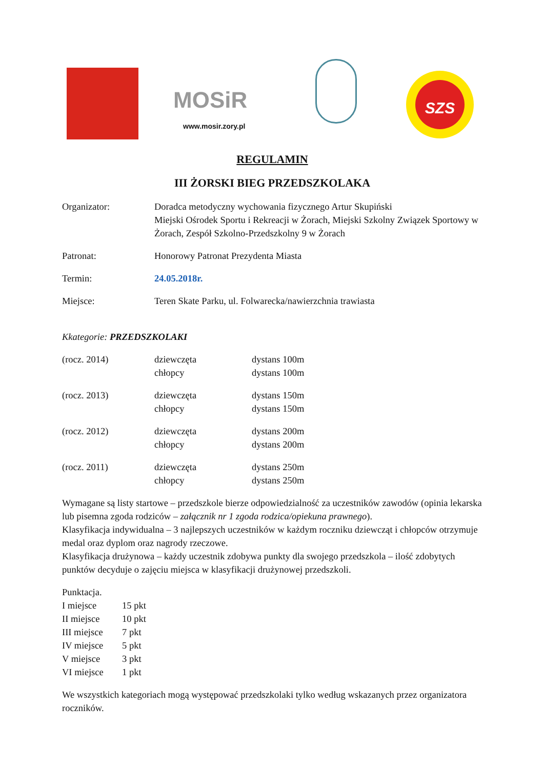MOSiR
www.mosir.zory.pl
SZS
REGULAMIN
III ŻORSKI BIEG PRZEDSZKOLAKA
| Organizator: | Doradca metodyczny wychowania fizycznego Artur Skupiński Miejski Ośrodek Sportu i Rekreacji w Żorach, Miejski Szkolny Związek Sportowy w Żorach, Zespół Szkolno-Przedszkolny 9 w Żorach |
| Patronat: | Honorowy Patronat Prezydenta Miasta |
| Termin: | 24.05.2018r. |
| Miejsce: | Teren Skate Parku, ul. Folwarecka/nawierzchnia trawiasta |
Kkategorie: PRZEDSZKOLAKI
| (rocz. 2014) | dziewczęta chłopcy | dystans 100m dystans 100m |
| (rocz. 2013) | dziewczęta chłopcy | dystans 150m dystans 150m |
| (rocz. 2012) | dziewczęta chłopcy | dystans 200m dystans 200m |
| (rocz. 2011) | dziewczęta chłopcy | dystans 250m dystans 250m |
Wymagane są listy startowe – przedszkole bierze odpowiedzialność za uczestników zawodów (opinia lekarska lub pisemna zgoda rodziców – załącznik nr 1 zgoda rodzica/opiekuna prawnego).
Klasyfikacja indywidualna – 3 najlepszych uczestników w każdym roczniku dziewcząt i chłopców otrzymuje medal oraz dyplom oraz nagrody rzeczowe.
Klasyfikacja drużynowa – każdy uczestnik zdobywa punkty dla swojego przedszkola – ilość zdobytych punktów decyduje o zajęciu miejsca w klasyfikacji drużynowej przedszkoli.
Punktacja.
| I miejsce | 15 pkt |
| II miejsce | 10 pkt |
| III miejsce | 7 pkt |
| IV miejsce | 5 pkt |
| V miejsce | 3 pkt |
| VI miejsce | 1 pkt |
We wszystkich kategoriach mogą występować przedszkolaki tylko według wskazanych przez organizatora roczników.